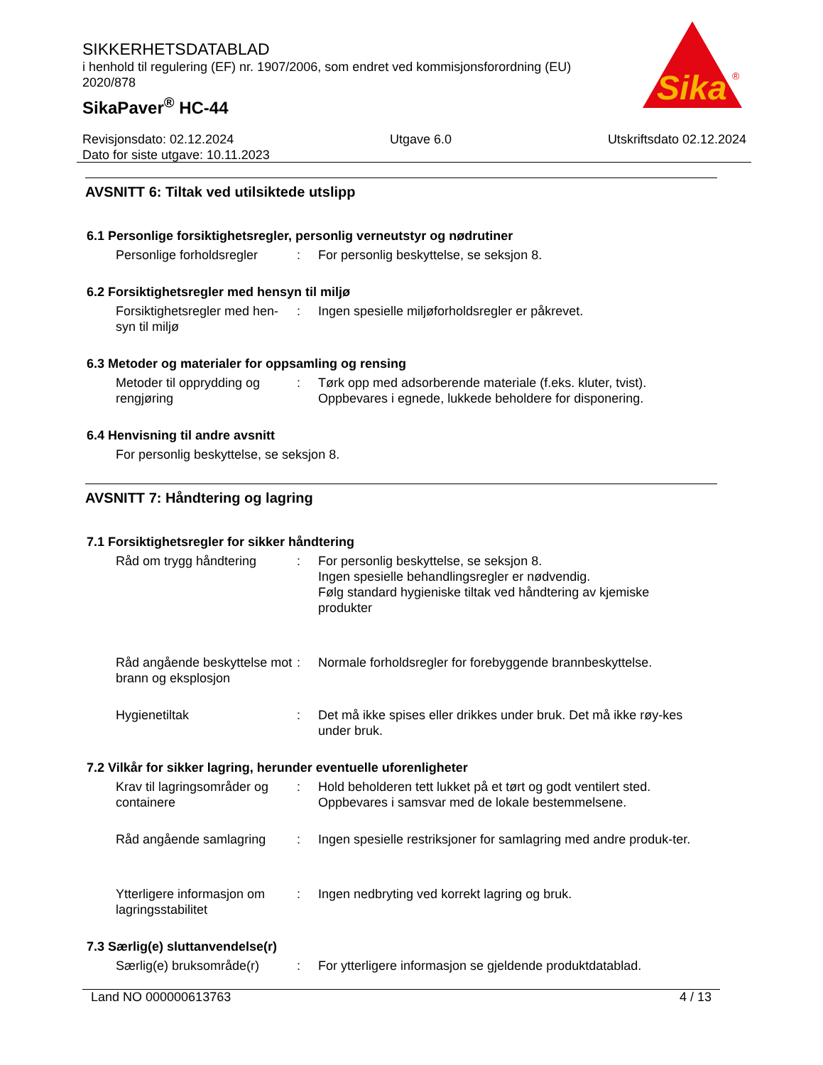SIKKERHETSDATABLAD
i henhold til regulering (EF) nr. 1907/2006, som endret ved kommisjonsforordning (EU) 2020/878
SikaPaver<sup>®</sup> HC-44
Sika
®
Revisjonsdato: 02.12.2024 Utgave 6.0 Utskriftsdato 02.12.2024
Dato for siste utgave: 10.11.2023
AVSNITT 6: Tiltak ved utilsiktede utslipp
6.1 Personlige forsiktighetsregler, personlig verneutstyr og nødrutiner
Personlige forholdsregler
: For personlig beskyttelse, se seksjon 8.
6.2 Forsiktighetsregler med hensyn til miljø
Forsiktighetsregler med hen-syn til miljø
: Ingen spesielle miljøforholdsregler er påkrevet.
6.3 Metoder og materialer for oppsamling og rensing
Metoder til opprydding og rengjøring
: Tørk opp med adsorberende materiale (f.eks. kluter, tvist).
Oppbevares i egnede, lukkede beholdere for disponering.
6.4 Henvisning til andre avsnitt
For personlig beskyttelse, se seksjon 8.
AVSNITT 7: Håndtering og lagring
7.1 Forsiktighetsregler for sikker håndtering
Råd om trygg håndtering : For personlig beskyttelse, se seksjon 8.
Ingen spesielle behandlingsregler er nødvendig.
Følg standard hygieniske tiltak ved håndtering av kjemiske produkter
Råd angående beskyttelse mot brann og eksplosjon
: Normale forholdsregler for forebyggende brannbeskyttelse.
Hygienetiltak : Det må ikke spises eller drikkes under bruk. Det må ikke røy-kes under bruk.
7.2 Vilkår for sikker lagring, herunder eventuelle uforenligheter
Krav til lagringsområder og containere
: Hold beholderen tett lukket på et tørt og godt ventilert sted.
Oppbevares i samsvar med de lokale bestemmelsene.
Råd angående samlagring : Ingen spesielle restriksjoner for samlagring med andre produk-ter.
Ytterligere informasjon om lagringsstabilitet
: Ingen nedbryting ved korrekt lagring og bruk.
7.3 Særlig(e) sluttanvendelse(r)
Særlig(e) bruksområde(r)
: For ytterligere informasjon se gjeldende produktdatablad.
Land NO 000000613763 4 / 13